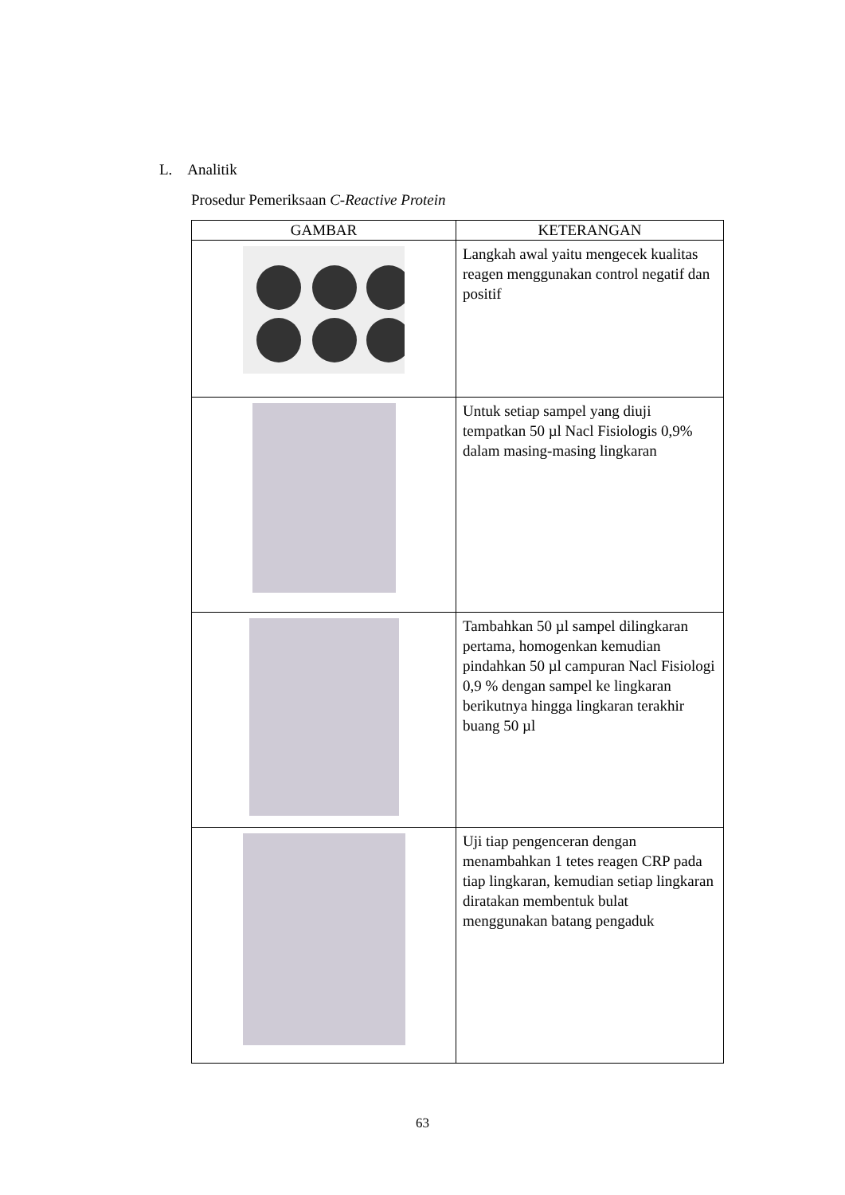L. Analitik
Prosedur Pemeriksaan C-Reactive Protein
| GAMBAR | KETERANGAN |
| --- | --- |
| | Langkah awal yaitu mengecek kualitas reagen menggunakan control negatif dan positif |
| | Untuk setiap sampel yang diuji tempatkan 50 µl Nacl Fisiologis 0,9% dalam masing-masing lingkaran |
| | Tambahkan 50 µl sampel dilingkaran pertama, homogenkan kemudian pindahkan 50 µl campuran Nacl Fisiologi 0,9 % dengan sampel ke lingkaran berikutnya hingga lingkaran terakhir buang 50 µl |
| | Uji tiap pengenceran dengan menambahkan 1 tetes reagen CRP pada tiap lingkaran, kemudian setiap lingkaran diratakan membentuk bulat menggunakan batang pengaduk |
63